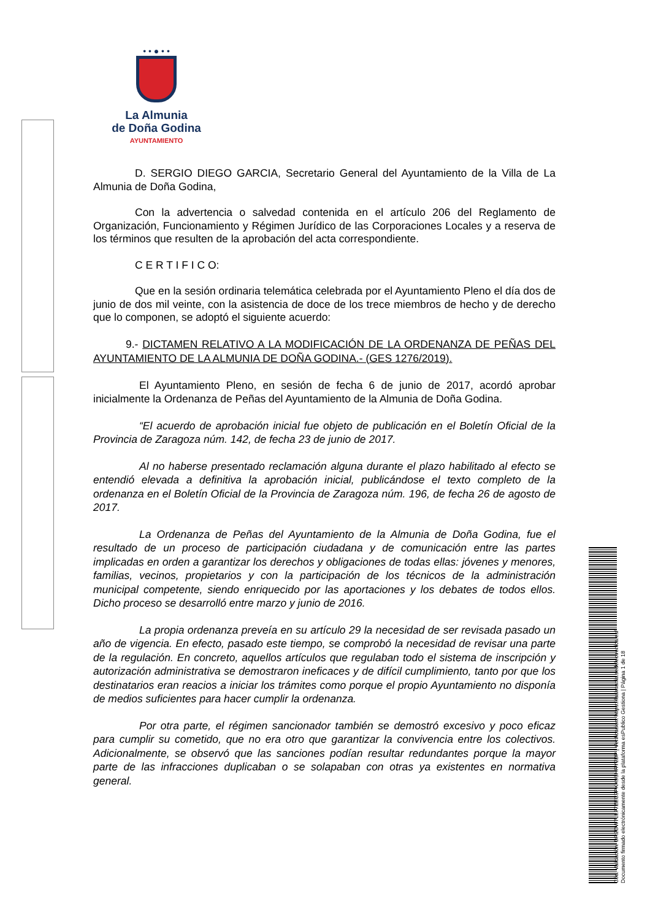• • ● • •
La Almunia
de Doña Godina
AYUNTAMIENTO
D. SERGIO DIEGO GARCIA, Secretario General del Ayuntamiento de la Villa de La Almunia de Doña Godina,
Con la advertencia o salvedad contenida en el artículo 206 del Reglamento de Organización, Funcionamiento y Régimen Jurídico de las Corporaciones Locales y a reserva de los términos que resulten de la aprobación del acta correspondiente.
C E R T I F I C O:
Que en la sesión ordinaria telemática celebrada por el Ayuntamiento Pleno el día dos de junio de dos mil veinte, con la asistencia de doce de los trece miembros de hecho y de derecho que lo componen, se adoptó el siguiente acuerdo:
9.- DICTAMEN RELATIVO A LA MODIFICACIÓN DE LA ORDENANZA DE PEÑAS DEL AYUNTAMIENTO DE LA ALMUNIA DE DOÑA GODINA.- (GES 1276/2019).
El Ayuntamiento Pleno, en sesión de fecha 6 de junio de 2017, acordó aprobar inicialmente la Ordenanza de Peñas del Ayuntamiento de la Almunia de Doña Godina.
“El acuerdo de aprobación inicial fue objeto de publicación en el Boletín Oficial de la Provincia de Zaragoza núm. 142, de fecha 23 de junio de 2017.
Al no haberse presentado reclamación alguna durante el plazo habilitado al efecto se entendió elevada a definitiva la aprobación inicial, publicándose el texto completo de la ordenanza en el Boletín Oficial de la Provincia de Zaragoza núm. 196, de fecha 26 de agosto de 2017.
La Ordenanza de Peñas del Ayuntamiento de la Almunia de Doña Godina, fue el resultado de un proceso de participación ciudadana y de comunicación entre las partes implicadas en orden a garantizar los derechos y obligaciones de todas ellas: jóvenes y menores, familias, vecinos, propietarios y con la participación de los técnicos de la administración municipal competente, siendo enriquecido por las aportaciones y los debates de todos ellos. Dicho proceso se desarrolló entre marzo y junio de 2016.
La propia ordenanza preveía en su artículo 29 la necesidad de ser revisada pasado un año de vigencia. En efecto, pasado este tiempo, se comprobó la necesidad de revisar una parte de la regulación. En concreto, aquellos artículos que regulaban todo el sistema de inscripción y autorización administrativa se demostraron ineficaces y de difícil cumplimiento, tanto por que los destinatarios eran reacios a iniciar los trámites como porque el propio Ayuntamiento no disponía de medios suficientes para hacer cumplir la ordenanza.
Por otra parte, el régimen sancionador también se demostró excesivo y poco eficaz para cumplir su cometido, que no era otro que garantizar la convivencia entre los colectivos. Adicionalmente, se observó que las sanciones podían resultar redundantes porque la mayor parte de las infracciones duplicaban o se solapaban con otras ya existentes en normativa general.
Cód. Validación: DR2DW7LL77ZEC9PKX9SHRY2DP | Verificación: https://laalmunia.sedelectronica.es/
Documento firmado electrónicamente desde la plataforma esPublico Gestiona | Página 1 de 18